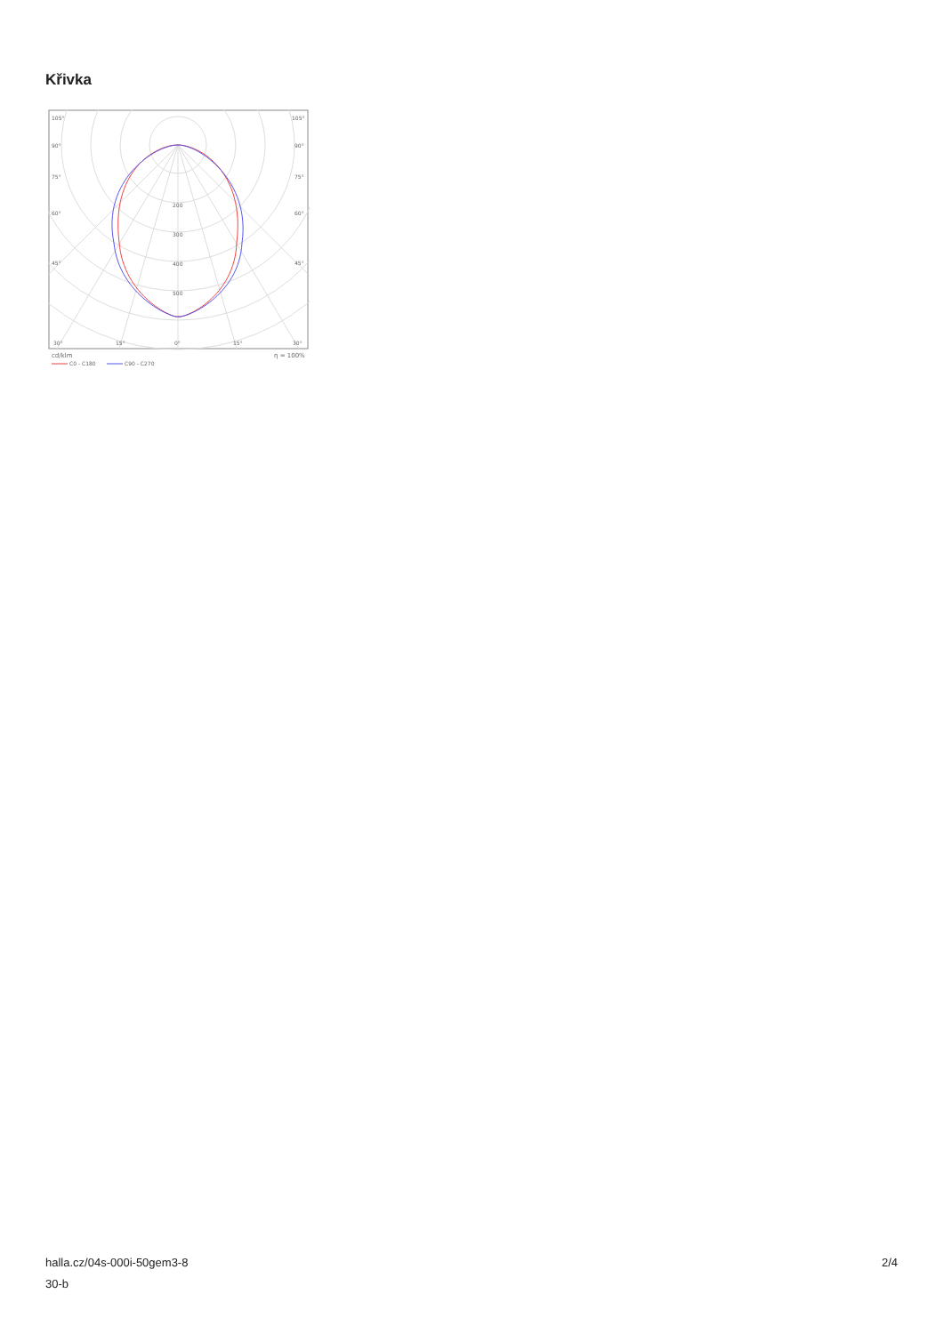Křivka
105°
105°
90°
90°
75°
75°
60°
60°
45°
45°
200
300
400
500
30°
15°
0°
15°
30°
cd/klm
η = 100%
C0 - C180
C90 - C270
halla.cz/04s-000i-50gem3-8
30-b
2/4